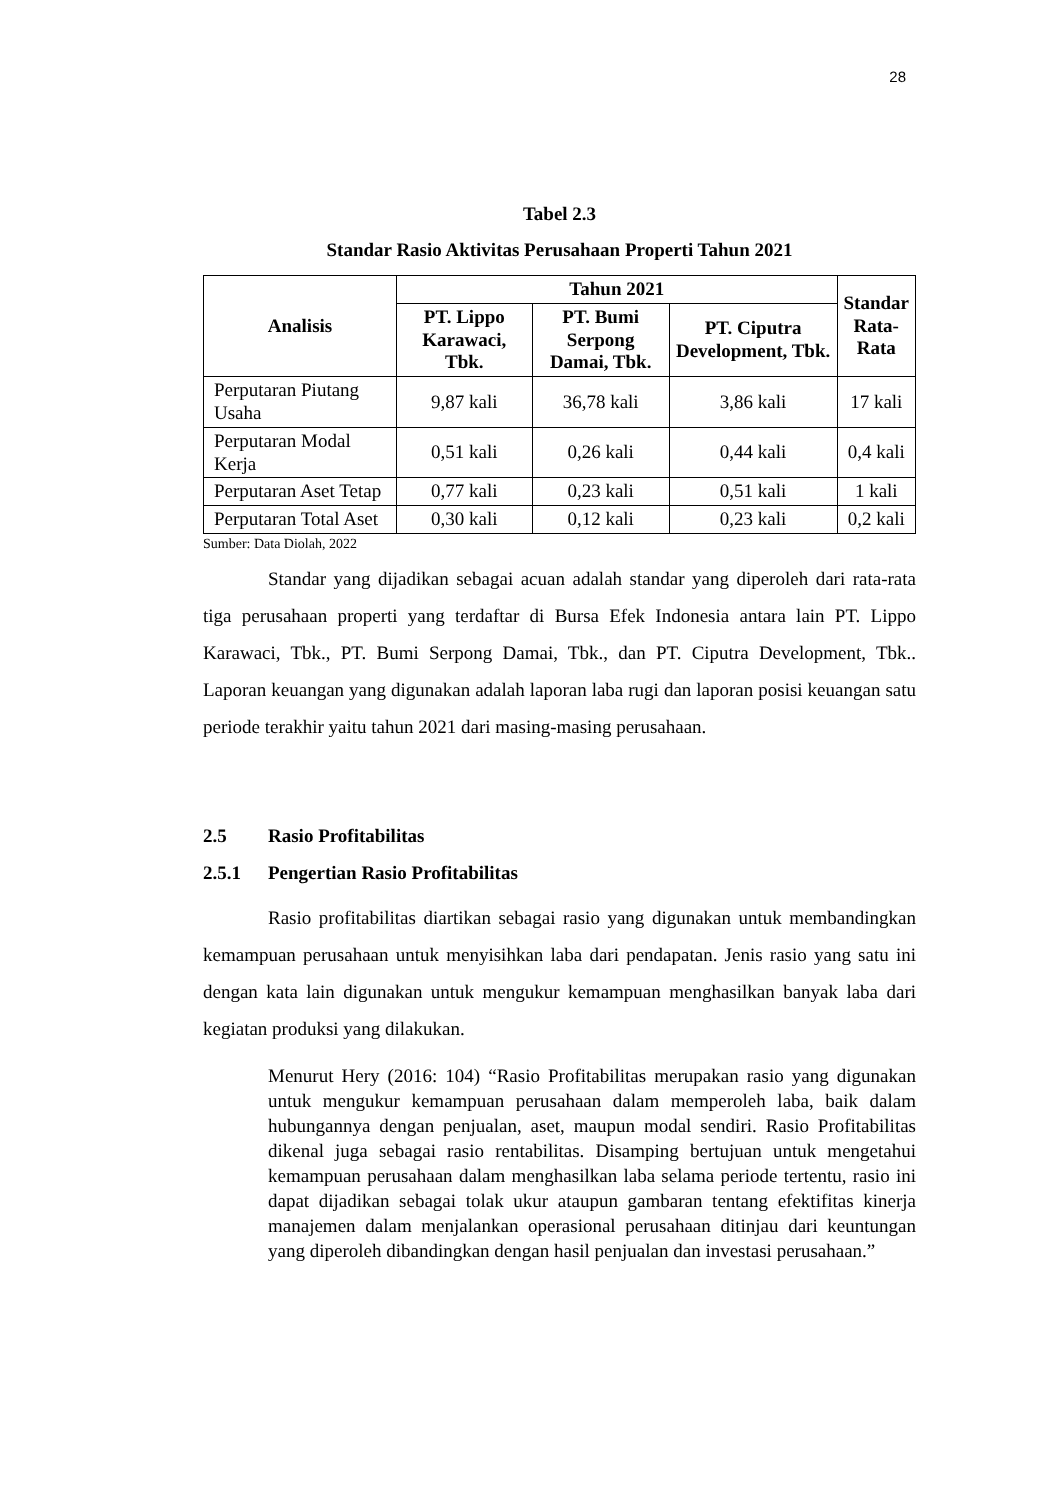28
Tabel 2.3
Standar Rasio Aktivitas Perusahaan Properti Tahun 2021
| Analisis | Tahun 2021 | | | Standar Rata- Rata |
| --- | --- | --- | --- | --- |
| | PT. Lippo Karawaci, Tbk. | PT. Bumi Serpong Damai, Tbk. | PT. Ciputra Development, Tbk. | |
| Perputaran Piutang Usaha | 9,87 kali | 36,78 kali | 3,86 kali | 17 kali |
| Perputaran Modal Kerja | 0,51 kali | 0,26 kali | 0,44 kali | 0,4 kali |
| Perputaran Aset Tetap | 0,77 kali | 0,23 kali | 0,51 kali | 1 kali |
| Perputaran Total Aset | 0,30 kali | 0,12 kali | 0,23 kali | 0,2 kali |
Sumber: Data Diolah, 2022
Standar yang dijadikan sebagai acuan adalah standar yang diperoleh dari rata-rata tiga perusahaan properti yang terdaftar di Bursa Efek Indonesia antara lain PT. Lippo Karawaci, Tbk., PT. Bumi Serpong Damai, Tbk., dan PT. Ciputra Development, Tbk.. Laporan keuangan yang digunakan adalah laporan laba rugi dan laporan posisi keuangan satu periode terakhir yaitu tahun 2021 dari masing-masing perusahaan.
2.5 Rasio Profitabilitas
2.5.1 Pengertian Rasio Profitabilitas
Rasio profitabilitas diartikan sebagai rasio yang digunakan untuk membandingkan kemampuan perusahaan untuk menyisihkan laba dari pendapatan. Jenis rasio yang satu ini dengan kata lain digunakan untuk mengukur kemampuan menghasilkan banyak laba dari kegiatan produksi yang dilakukan.
Menurut Hery (2016: 104) “Rasio Profitabilitas merupakan rasio yang digunakan untuk mengukur kemampuan perusahaan dalam memperoleh laba, baik dalam hubungannya dengan penjualan, aset, maupun modal sendiri. Rasio Profitabilitas dikenal juga sebagai rasio rentabilitas. Disamping bertujuan untuk mengetahui kemampuan perusahaan dalam menghasilkan laba selama periode tertentu, rasio ini dapat dijadikan sebagai tolak ukur ataupun gambaran tentang efektifitas kinerja manajemen dalam menjalankan operasional perusahaan ditinjau dari keuntungan yang diperoleh dibandingkan dengan hasil penjualan dan investasi perusahaan.”